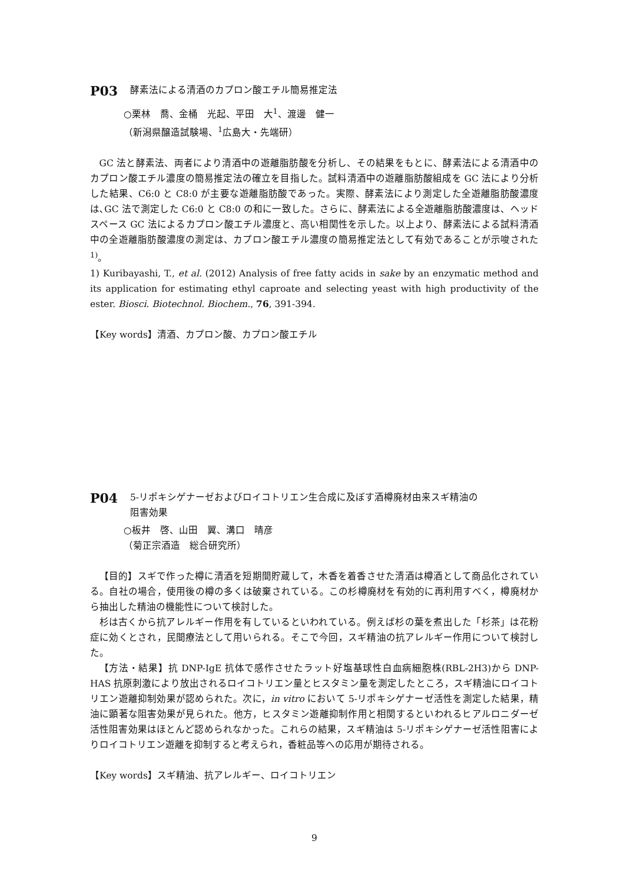P03 酵素法による清酒のカプロン酸エチル簡易推定法
○栗林　喬、金桶　光起、平田　大<sup>1</sup>、渡邊　健一
（新潟県醸造試験場、<sup>1</sup>広島大・先端研）
GC 法と酵素法、両者により清酒中の遊離脂肪酸を分析し、その結果をもとに、酵素法による清酒中のカプロン酸エチル濃度の簡易推定法の確立を目指した。試料清酒中の遊離脂肪酸組成を GC 法により分析した結果、C6:0 と C8:0 が主要な遊離脂肪酸であった。実際、酵素法により測定した全遊離脂肪酸濃度は､GC 法で測定した C6:0 と C8:0 の和に一致した。さらに、酵素法による全遊離脂肪酸濃度は、ヘッドスペース GC 法によるカプロン酸エチル濃度と、高い相関性を示した。以上より、酵素法による試料清酒中の全遊離脂肪酸濃度の測定は、カプロン酸エチル濃度の簡易推定法として有効であることが示唆された<sup>1)</sup>。
1) Kuribayashi, T., et al. (2012) Analysis of free fatty acids in sake by an enzymatic method and its application for estimating ethyl caproate and selecting yeast with high productivity of the ester. Biosci. Biotechnol. Biochem., 76, 391-394.
【Key words】清酒、カプロン酸、カプロン酸エチル
P04 5-リポキシゲナーゼおよびロイコトリエン生合成に及ぼす酒樽廃材由来スギ精油の
阻害効果
○板井　啓、山田　翼、溝口　晴彦
（菊正宗酒造　総合研究所）
【目的】スギで作った樽に清酒を短期間貯蔵して，木香を着香させた清酒は樽酒として商品化されている。自社の場合，使用後の樽の多くは破棄されている。この杉樽廃材を有効的に再利用すべく，樽廃材から抽出した精油の機能性について検討した。
杉は古くから抗アレルギー作用を有しているといわれている。例えば杉の葉を煮出した「杉茶」は花粉症に効くとされ，民間療法として用いられる。そこで今回，スギ精油の抗アレルギー作用について検討した。
【方法・結果】抗 DNP-IgE 抗体で感作させたラット好塩基球性白血病細胞株(RBL-2H3)から DNP-HAS 抗原刺激により放出されるロイコトリエン量とヒスタミン量を測定したところ，スギ精油にロイコトリエン遊離抑制効果が認められた。次に，in vitro において 5-リポキシゲナーゼ活性を測定した結果，精油に顕著な阻害効果が見られた。他方，ヒスタミン遊離抑制作用と相関するといわれるヒアルロニダーゼ活性阻害効果はほとんど認められなかった。これらの結果，スギ精油は 5-リポキシゲナーゼ活性阻害によりロイコトリエン遊離を抑制すると考えられ，香粧品等への応用が期待される。
【Key words】スギ精油、抗アレルギー、ロイコトリエン
9